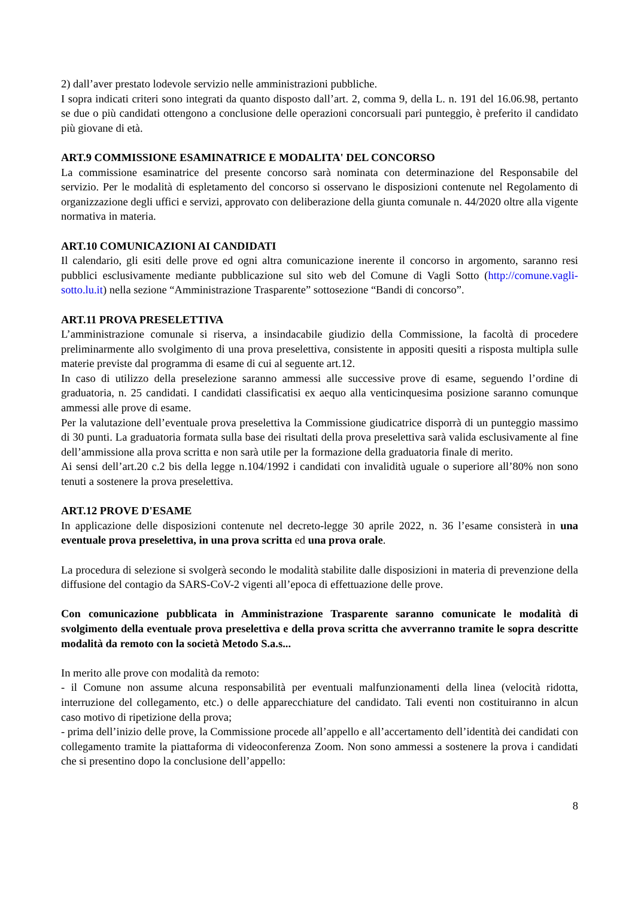2) dall’aver prestato lodevole servizio nelle amministrazioni pubbliche.
I sopra indicati criteri sono integrati da quanto disposto dall’art. 2, comma 9, della L. n. 191 del 16.06.98, pertanto se due o più candidati ottengono a conclusione delle operazioni concorsuali pari punteggio, è preferito il candidato più giovane di età.
ART.9 COMMISSIONE ESAMINATRICE E MODALITA' DEL CONCORSO
La commissione esaminatrice del presente concorso sarà nominata con determinazione del Responsabile del servizio. Per le modalità di espletamento del concorso si osservano le disposizioni contenute nel Regolamento di organizzazione degli uffici e servizi, approvato con deliberazione della giunta comunale n. 44/2020 oltre alla vigente normativa in materia.
ART.10 COMUNICAZIONI AI CANDIDATI
Il calendario, gli esiti delle prove ed ogni altra comunicazione inerente il concorso in argomento, saranno resi pubblici esclusivamente mediante pubblicazione sul sito web del Comune di Vagli Sotto (http://comune.vagli-sotto.lu.it) nella sezione “Amministrazione Trasparente” sottosezione “Bandi di concorso”.
ART.11 PROVA PRESELETTIVA
L’amministrazione comunale si riserva, a insindacabile giudizio della Commissione, la facoltà di procedere preliminarmente allo svolgimento di una prova preselettiva, consistente in appositi quesiti a risposta multipla sulle materie previste dal programma di esame di cui al seguente art.12.
In caso di utilizzo della preselezione saranno ammessi alle successive prove di esame, seguendo l’ordine di graduatoria, n. 25 candidati. I candidati classificatisi ex aequo alla venticinquesima posizione saranno comunque ammessi alle prove di esame.
Per la valutazione dell’eventuale prova preselettiva la Commissione giudicatrice disporrà di un punteggio massimo di 30 punti. La graduatoria formata sulla base dei risultati della prova preselettiva sarà valida esclusivamente al fine dell’ammissione alla prova scritta e non sarà utile per la formazione della graduatoria finale di merito.
Ai sensi dell’art.20 c.2 bis della legge n.104/1992 i candidati con invalidità uguale o superiore all’80% non sono tenuti a sostenere la prova preselettiva.
ART.12 PROVE D'ESAME
In applicazione delle disposizioni contenute nel decreto-legge 30 aprile 2022, n. 36 l’esame consisterà in una eventuale prova preselettiva, in una prova scritta ed una prova orale.
La procedura di selezione si svolgerà secondo le modalità stabilite dalle disposizioni in materia di prevenzione della diffusione del contagio da SARS-CoV-2 vigenti all’epoca di effettuazione delle prove.
Con comunicazione pubblicata in Amministrazione Trasparente saranno comunicate le modalità di svolgimento della eventuale prova preselettiva e della prova scritta che avverranno tramite le sopra descritte modalità da remoto con la società Metodo S.a.s...
In merito alle prove con modalità da remoto:
- il Comune non assume alcuna responsabilità per eventuali malfunzionamenti della linea (velocità ridotta, interruzione del collegamento, etc.) o delle apparecchiature del candidato. Tali eventi non costituiranno in alcun caso motivo di ripetizione della prova;
- prima dell’inizio delle prove, la Commissione procede all’appello e all’accertamento dell’identità dei candidati con collegamento tramite la piattaforma di videoconferenza Zoom. Non sono ammessi a sostenere la prova i candidati che si presentino dopo la conclusione dell’appello:
8